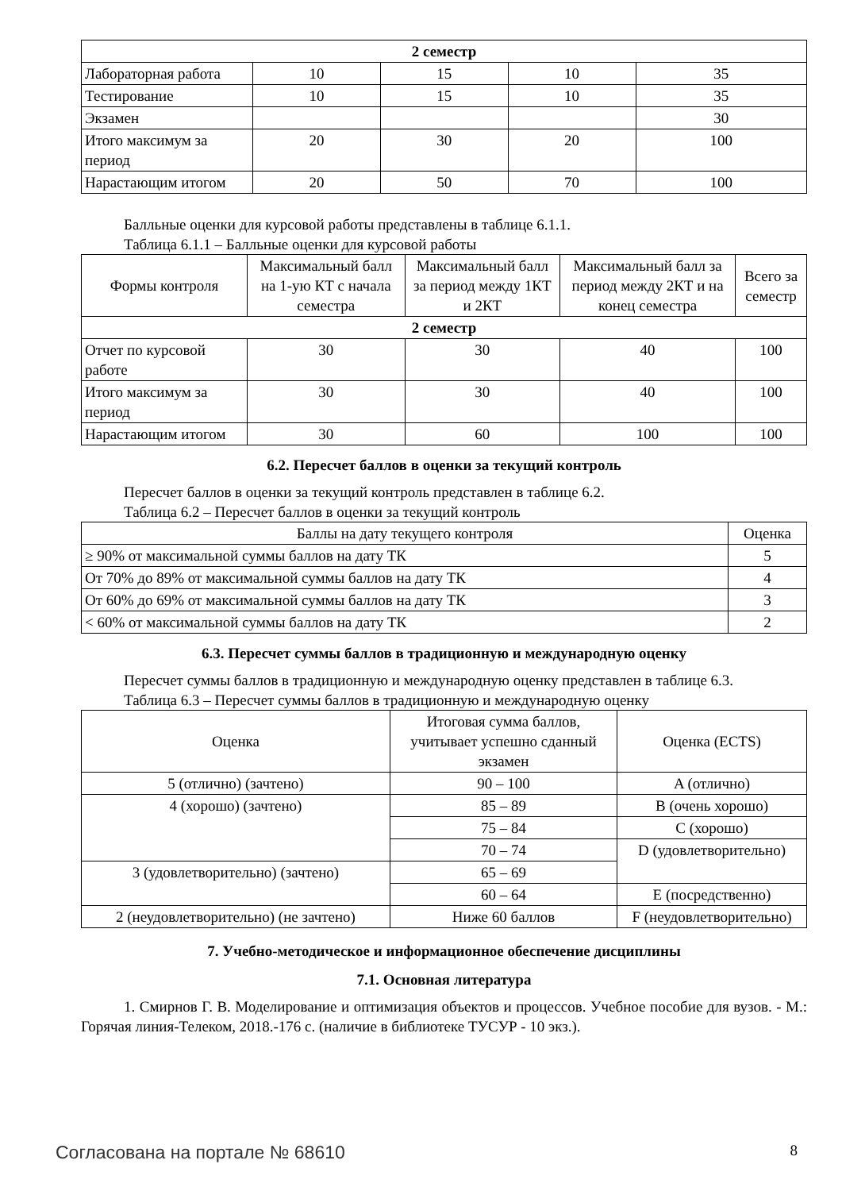| 2 семестр | | | | |
| Лабораторная работа | 10 | 15 | 10 | 35 |
| Тестирование | 10 | 15 | 10 | 35 |
| Экзамен | | | | 30 |
| Итого максимум за период | 20 | 30 | 20 | 100 |
| Нарастающим итогом | 20 | 50 | 70 | 100 |
Балльные оценки для курсовой работы представлены в таблице 6.1.1.
Таблица 6.1.1 – Балльные оценки для курсовой работы
| Формы контроля | Максимальный балл на 1-ую КТ с начала семестра | Максимальный балл за период между 1КТ и 2КТ | Максимальный балл за период между 2КТ и на конец семестра | Всего за семестр |
| --- | --- | --- | --- | --- |
| 2 семестр | | | | |
| Отчет по курсовой работе | 30 | 30 | 40 | 100 |
| Итого максимум за период | 30 | 30 | 40 | 100 |
| Нарастающим итогом | 30 | 60 | 100 | 100 |
6.2. Пересчет баллов в оценки за текущий контроль
Пересчет баллов в оценки за текущий контроль представлен в таблице 6.2.
Таблица 6.2 – Пересчет баллов в оценки за текущий контроль
| Баллы на дату текущего контроля | Оценка |
| --- | --- |
| ≥ 90% от максимальной суммы баллов на дату ТК | 5 |
| От 70% до 89% от максимальной суммы баллов на дату ТК | 4 |
| От 60% до 69% от максимальной суммы баллов на дату ТК | 3 |
| < 60% от максимальной суммы баллов на дату ТК | 2 |
6.3. Пересчет суммы баллов в традиционную и международную оценку
Пересчет суммы баллов в традиционную и международную оценку представлен в таблице 6.3.
Таблица 6.3 – Пересчет суммы баллов в традиционную и международную оценку
| Оценка | Итоговая сумма баллов, учитывает успешно сданный экзамен | Оценка (ECTS) |
| --- | --- | --- |
| 5 (отлично) (зачтено) | 90 – 100 | A (отлично) |
| 4 (хорошо) (зачтено) | 85 – 89 | B (очень хорошо) |
| | 75 – 84 | C (хорошо) |
| | 70 – 74 | D (удовлетворительно) |
| 3 (удовлетворительно) (зачтено) | 65 – 69 | |
| | 60 – 64 | E (посредственно) |
| 2 (неудовлетворительно) (не зачтено) | Ниже 60 баллов | F (неудовлетворительно) |
7. Учебно-методическое и информационное обеспечение дисциплины
7.1. Основная литература
1. Смирнов Г. В. Моделирование и оптимизация объектов и процессов. Учебное пособие для вузов. - М.: Горячая линия-Телеком, 2018.-176 с. (наличие в библиотеке ТУСУР - 10 экз.).
Согласована на портале № 68610 8